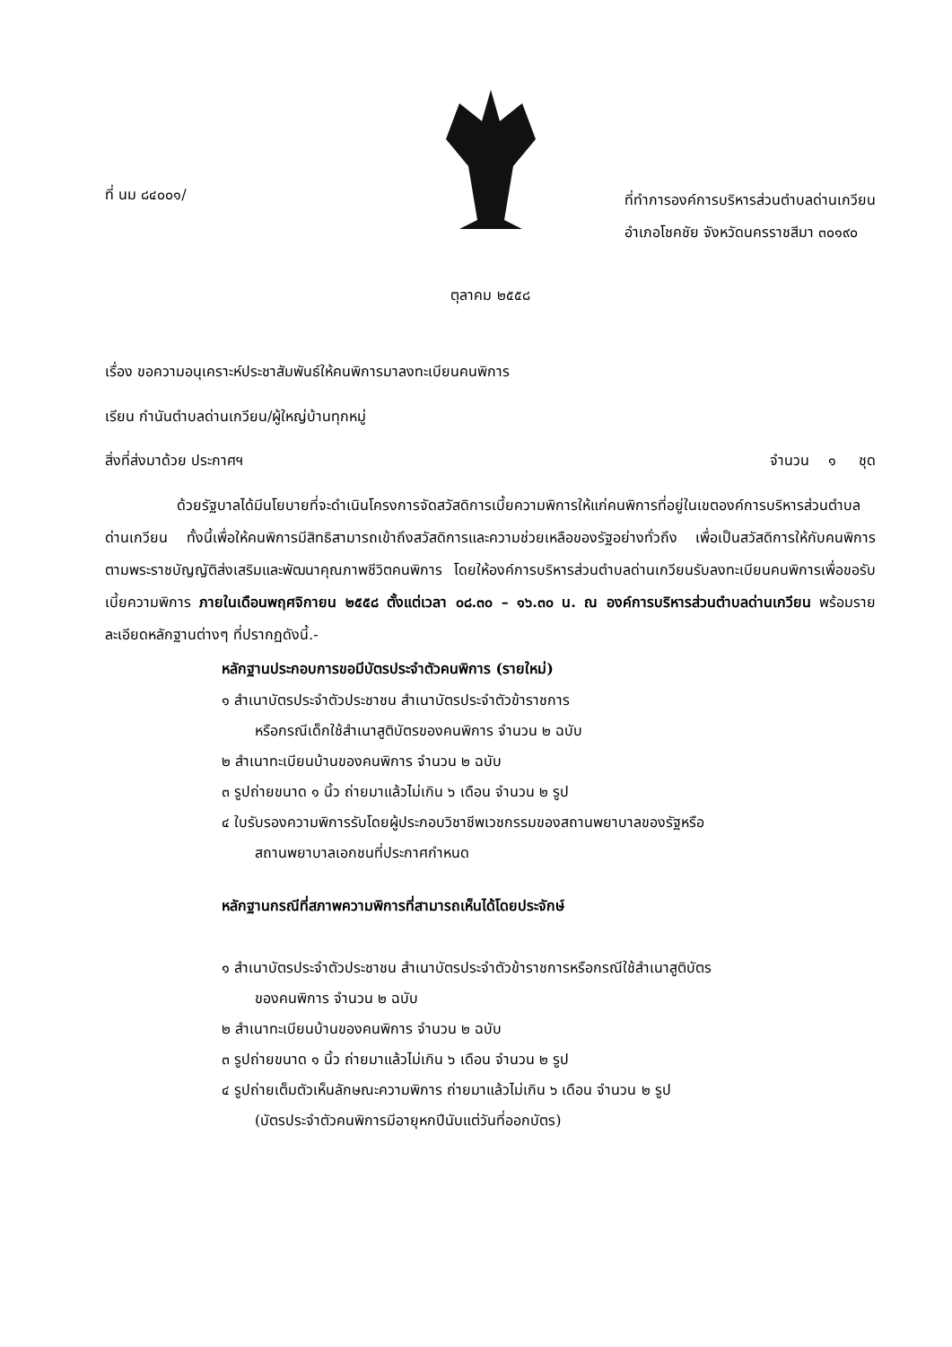ที่ นม ๘๔๐๐๑/
ที่ทำการองค์การบริหารส่วนตำบลด่านเกวียน
อำเภอโชคชัย จังหวัดนครราชสีมา ๓๐๑๙๐
ตุลาคม ๒๕๕๘
เรื่อง ขอความอนุเคราะห์ประชาสัมพันธ์ให้คนพิการมาลงทะเบียนคนพิการ
เรียน กำนันตำบลด่านเกวียน/ผู้ใหญ่บ้านทุกหมู่
สิ่งที่ส่งมาด้วย ประกาศฯ จำนวน ๑ ชุด
ด้วยรัฐบาลได้มีนโยบายที่จะดำเนินโครงการจัดสวัสดิการเบี้ยความพิการให้แก่คนพิการที่อยู่ในเขตองค์การบริหารส่วนตำบลด่านเกวียน ทั้งนี้เพื่อให้คนพิการมีสิทธิสามารถเข้าถึงสวัสดิการและความช่วยเหลือของรัฐอย่างทั่วถึง เพื่อเป็นสวัสดิการให้กับคนพิการตามพระราชบัญญัติส่งเสริมและพัฒนาคุณภาพชีวิตคนพิการ โดยให้องค์การบริหารส่วนตำบลด่านเกวียนรับลงทะเบียนคนพิการเพื่อขอรับเบี้ยความพิการ ภายในเดือนพฤศจิกายน ๒๕๕๘ ตั้งแต่เวลา ๐๘.๓๐ – ๑๖.๓๐ น. ณ องค์การบริหารส่วนตำบลด่านเกวียน พร้อมรายละเอียดหลักฐานต่างๆ ที่ปรากฏดังนี้.-
หลักฐานประกอบการขอมีบัตรประจำตัวคนพิการ (รายใหม่)
๑ สำเนาบัตรประจำตัวประชาชน สำเนาบัตรประจำตัวข้าราชการ
หรือกรณีเด็กใช้สำเนาสูติบัตรของคนพิการ จำนวน ๒ ฉบับ
๒ สำเนาทะเบียนบ้านของคนพิการ จำนวน ๒ ฉบับ
๓ รูปถ่ายขนาด ๑ นิ้ว ถ่ายมาแล้วไม่เกิน ๖ เดือน จำนวน ๒ รูป
๔ ใบรับรองความพิการรับโดยผู้ประกอบวิชาชีพเวชกรรมของสถานพยาบาลของรัฐหรือ
สถานพยาบาลเอกชนที่ประกาศกำหนด
หลักฐานกรณีที่สภาพความพิการที่สามารถเห็นได้โดยประจักษ์
๑ สำเนาบัตรประจำตัวประชาชน สำเนาบัตรประจำตัวข้าราชการหรือกรณีใช้สำเนาสูติบัตร
ของคนพิการ จำนวน ๒ ฉบับ
๒ สำเนาทะเบียนบ้านของคนพิการ จำนวน ๒ ฉบับ
๓ รูปถ่ายขนาด ๑ นิ้ว ถ่ายมาแล้วไม่เกิน ๖ เดือน จำนวน ๒ รูป
๔ รูปถ่ายเต็มตัวเห็นลักษณะความพิการ ถ่ายมาแล้วไม่เกิน ๖ เดือน จำนวน ๒ รูป
(บัตรประจำตัวคนพิการมีอายุหกปีนับแต่วันที่ออกบัตร)